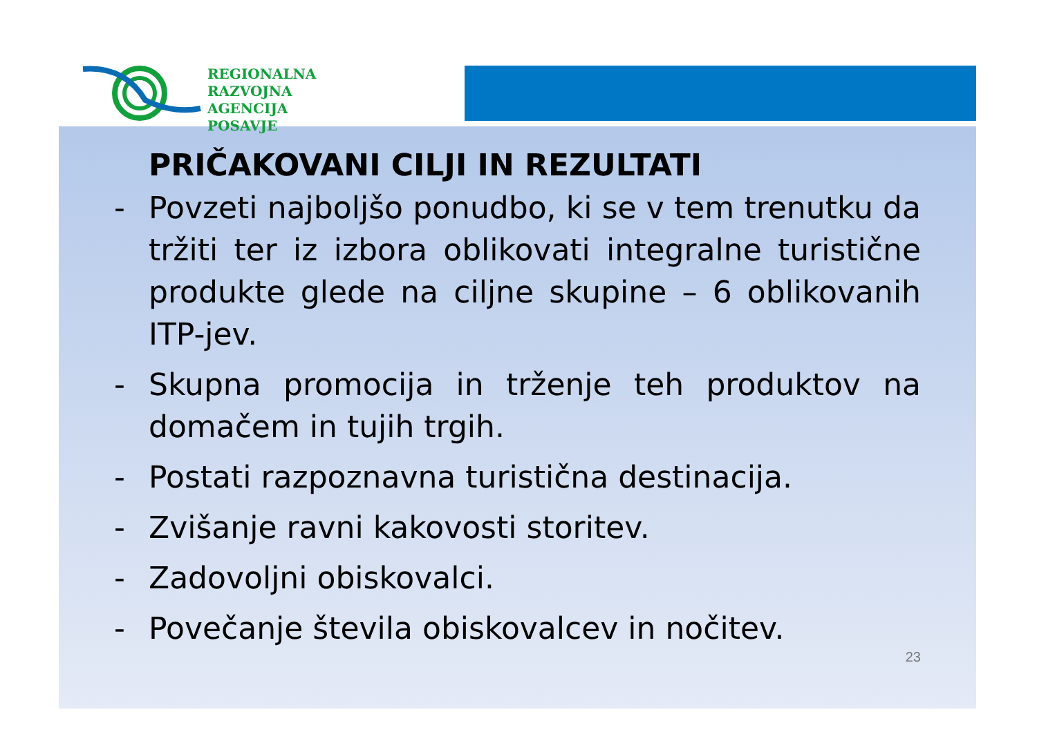REGIONALNA
RAZVOJNA AGENCIJA
POSAVJE
PRIČAKOVANI CILJI IN REZULTATI
- Povzeti najboljšo ponudbo, ki se v tem trenutku da tržiti ter iz izbora oblikovati integralne turistične produkte glede na ciljne skupine – 6 oblikovanih ITP-jev.
- Skupna promocija in trženje teh produktov na domačem in tujih trgih.
- Postati razpoznavna turistična destinacija.
- Zvišanje ravni kakovosti storitev.
- Zadovoljni obiskovalci.
- Povečanje števila obiskovalcev in nočitev.
23